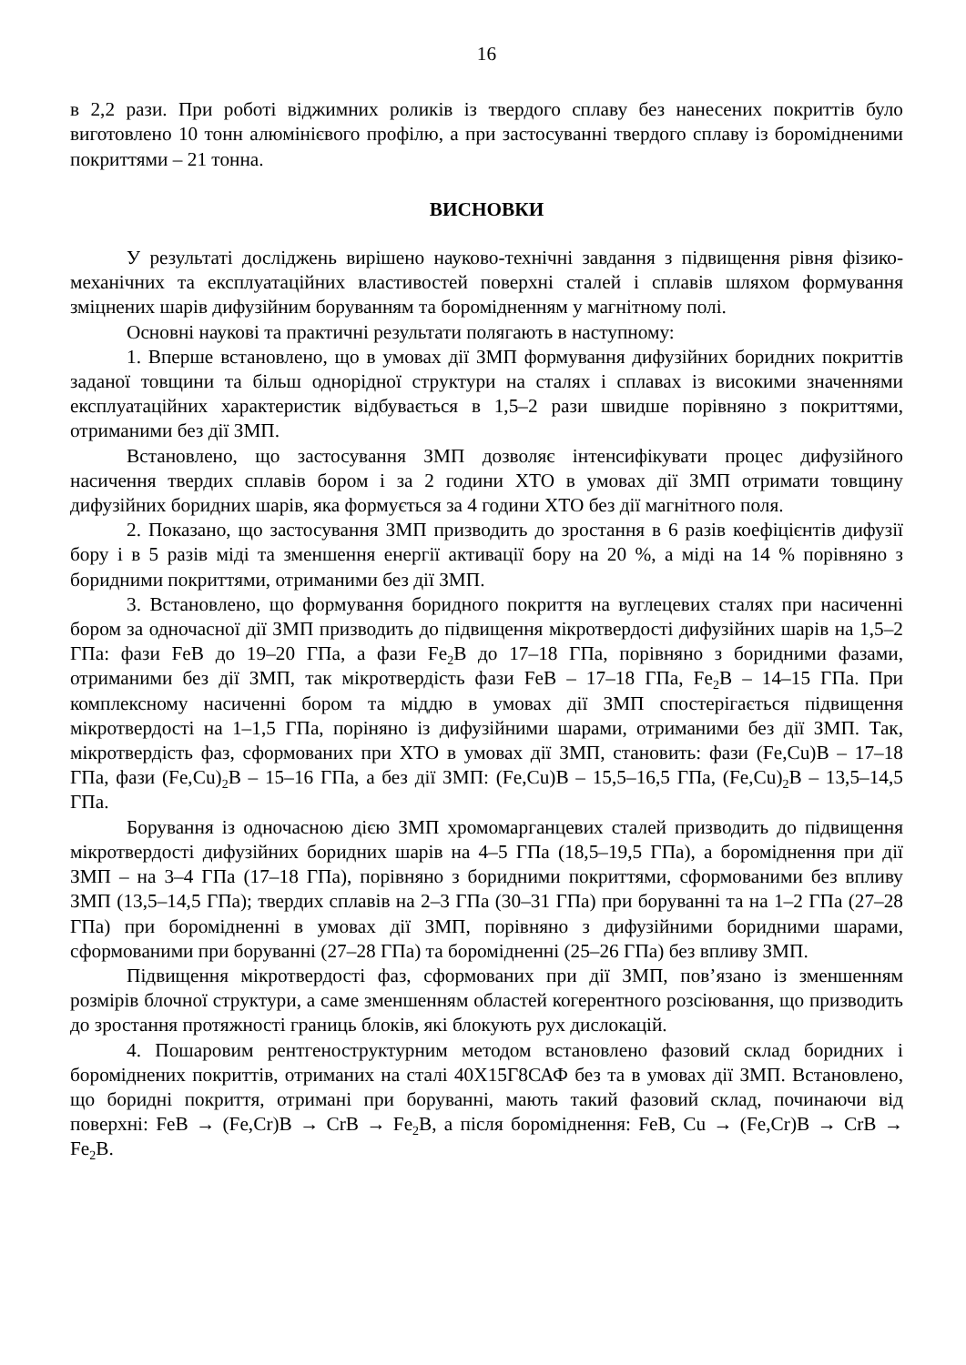16
в 2,2 рази. При роботі віджимних роликів із твердого сплаву без нанесених покриттів було виготовлено 10 тонн алюмінієвого профілю, а при застосуванні твердого сплаву із боромідненими покриттями – 21 тонна.
ВИСНОВКИ
У результаті досліджень вирішено науково-технічні завдання з підвищення рівня фізико-механічних та експлуатаційних властивостей поверхні сталей і сплавів шляхом формування зміцнених шарів дифузійним боруванням та боромідненням у магнітному полі.
Основні наукові та практичні результати полягають в наступному:
1. Вперше встановлено, що в умовах дії ЗМП формування дифузійних боридних покриттів заданої товщини та більш однорідної структури на сталях і сплавах із високими значеннями експлуатаційних характеристик відбувається в 1,5–2 рази швидше порівняно з покриттями, отриманими без дії ЗМП.
Встановлено, що застосування ЗМП дозволяє інтенсифікувати процес дифузійного насичення твердих сплавів бором і за 2 години ХТО в умовах дії ЗМП отримати товщину дифузійних боридних шарів, яка формується за 4 години ХТО без дії магнітного поля.
2. Показано, що застосування ЗМП призводить до зростання в 6 разів коефіцієнтів дифузії бору і в 5 разів міді та зменшення енергії активації бору на 20 %, а міді на 14 % порівняно з боридними покриттями, отриманими без дії ЗМП.
3. Встановлено, що формування боридного покриття на вуглецевих сталях при насиченні бором за одночасної дії ЗМП призводить до підвищення мікротвердості дифузійних шарів на 1,5–2 ГПа: фази FeB до 19–20 ГПа, а фази Fe<sub>2</sub>B до 17–18 ГПа, порівняно з боридними фазами, отриманими без дії ЗМП, так мікротвердість фази FeB – 17–18 ГПа, Fe<sub>2</sub>B – 14–15 ГПа. При комплексному насиченні бором та міддю в умовах дії ЗМП спостерігається підвищення мікротвердості на 1–1,5 ГПа, поріняно із дифузійними шарами, отриманими без дії ЗМП. Так, мікротвердість фаз, сформованих при ХТО в умовах дії ЗМП, становить: фази (Fe,Cu)B – 17–18 ГПа, фази (Fe,Cu)<sub>2</sub>B – 15–16 ГПа, а без дії ЗМП: (Fe,Cu)B – 15,5–16,5 ГПа, (Fe,Cu)<sub>2</sub>B – 13,5–14,5 ГПа.
Борування із одночасною дією ЗМП хромомарганцевих сталей призводить до підвищення мікротвердості дифузійних боридних шарів на 4–5 ГПа (18,5–19,5 ГПа), а бороміднення при дії ЗМП – на 3–4 ГПа (17–18 ГПа), порівняно з боридними покриттями, сформованими без впливу ЗМП (13,5–14,5 ГПа); твердих сплавів на 2–3 ГПа (30–31 ГПа) при боруванні та на 1–2 ГПа (27–28 ГПа) при бороміднен­ні в умовах дії ЗМП, порівняно з дифузійними боридними шарами, сформованими при боруванні (27–28 ГПа) та бороміднен­ні (25–26 ГПа) без впливу ЗМП.
Підвищення мікротвердості фаз, сформованих при дії ЗМП, пов’язано із зменшенням розмірів блочної структури, а саме зменшенням областей когерентного розсіювання, що призводить до зростання протяжності границь блоків, які блокують рух дислокацій.
4. Пошаровим рентгеноструктурним методом встановлено фазовий склад боридних і боромідне­них покриттів, отриманих на сталі 40Х15Г8САФ без та в умовах дії ЗМП. Встановлено, що боридні покриття, отримані при боруванні, мають такий фазовий склад, починаючи від поверхні: FeB → (Fe,Cr)B → CrB → Fe<sub>2</sub>B, а після бороміднення: FeB, Cu → (Fe,Cr)B → CrB → Fe<sub>2</sub>B.